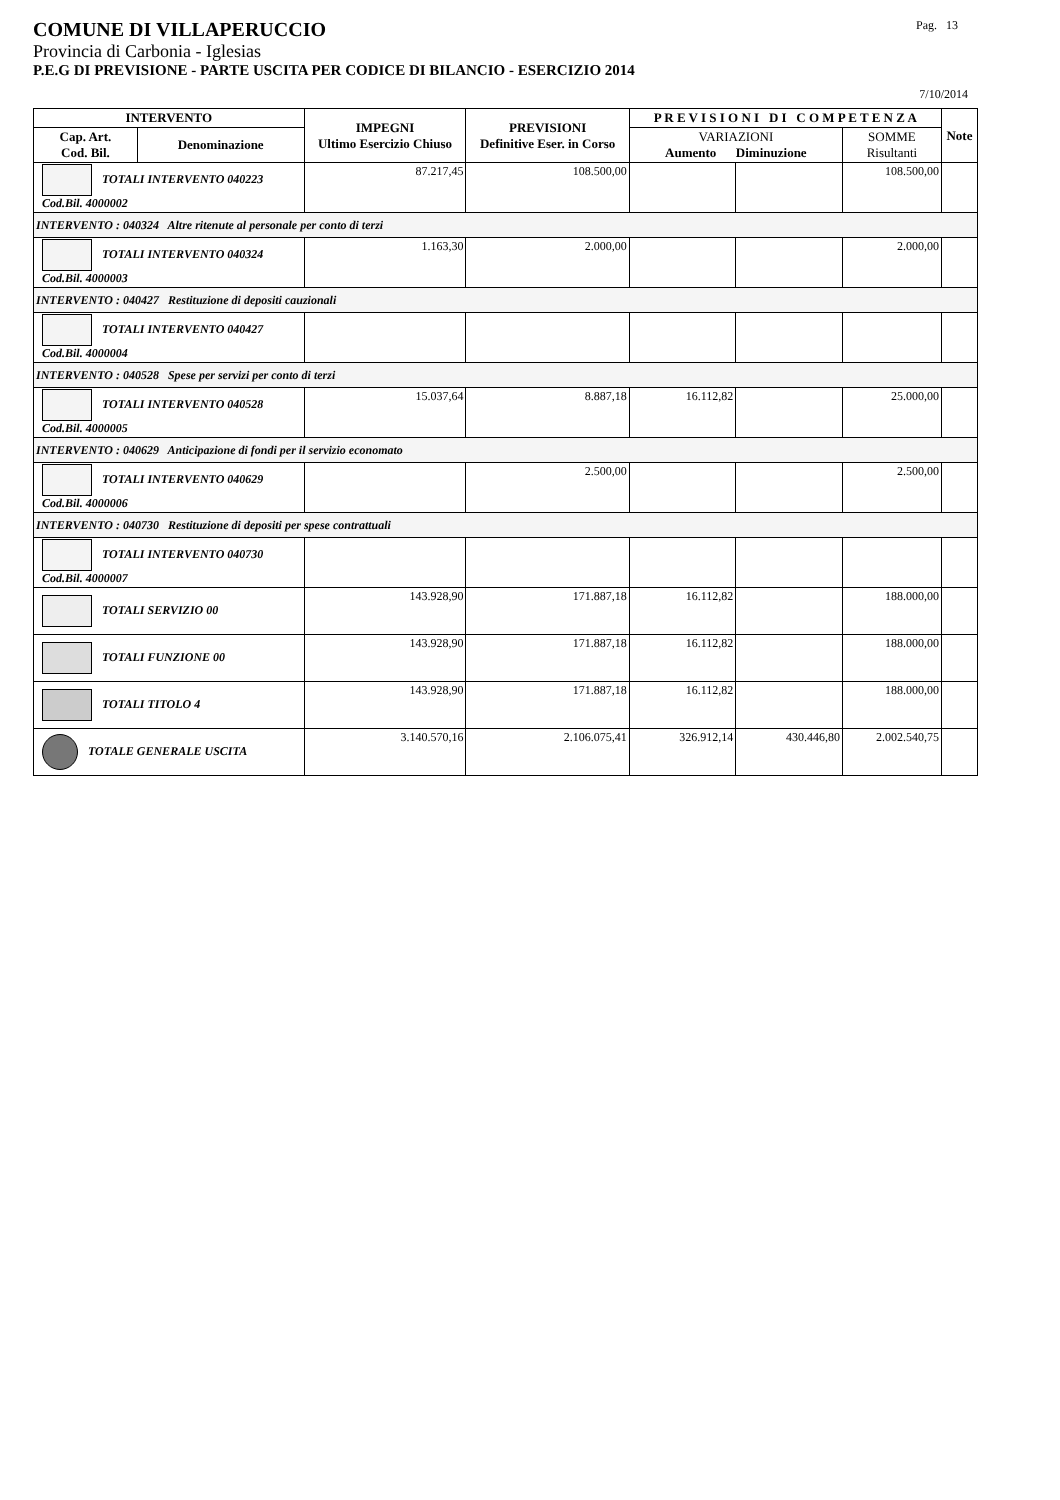COMUNE DI VILLAPERUCCIO Pag. 13
Provincia di Carbonia - Iglesias
P.E.G DI PREVISIONE - PARTE USCITA PER CODICE DI BILANCIO - ESERCIZIO 2014
7/10/2014
| INTERVENTO | | IMPEGNI Ultimo Esercizio Chiuso | PREVISIONI Definitive Eser. in Corso | P R E V I S I O N I D I C O M P E T E N Z A | | | Note |
| --- | --- | --- | --- | --- | --- | --- | --- |
| Cap. Art. Cod. Bil. | Denominazione | | | VARIAZIONI Aumento Diminuzione | | SOMME Risultanti | |
| TOTALI INTERVENTO 040223 Cod.Bil. 4000002 | | 87.217,45 | 108.500,00 | | | 108.500,00 | |
| INTERVENTO : 040324 Altre ritenute al personale per conto di terzi | | | | | | | |
| TOTALI INTERVENTO 040324 Cod.Bil. 4000003 | | 1.163,30 | 2.000,00 | | | 2.000,00 | |
| INTERVENTO : 040427 Restituzione di depositi cauzionali | | | | | | | |
| TOTALI INTERVENTO 040427 Cod.Bil. 4000004 | | | | | | | |
| INTERVENTO : 040528 Spese per servizi per conto di terzi | | | | | | | |
| TOTALI INTERVENTO 040528 Cod.Bil. 4000005 | | 15.037,64 | 8.887,18 | 16.112,82 | | 25.000,00 | |
| INTERVENTO : 040629 Anticipazione di fondi per il servizio economato | | | | | | | |
| TOTALI INTERVENTO 040629 Cod.Bil. 4000006 | | | 2.500,00 | | | 2.500,00 | |
| INTERVENTO : 040730 Restituzione di depositi per spese contrattuali | | | | | | | |
| TOTALI INTERVENTO 040730 Cod.Bil. 4000007 | | | | | | | |
| TOTALI SERVIZIO 00 | | 143.928,90 | 171.887,18 | 16.112,82 | | 188.000,00 | |
| TOTALI FUNZIONE 00 | | 143.928,90 | 171.887,18 | 16.112,82 | | 188.000,00 | |
| TOTALI TITOLO 4 | | 143.928,90 | 171.887,18 | 16.112,82 | | 188.000,00 | |
| TOTALE GENERALE USCITA | | 3.140.570,16 | 2.106.075,41 | 326.912,14 | 430.446,80 | 2.002.540,75 | |